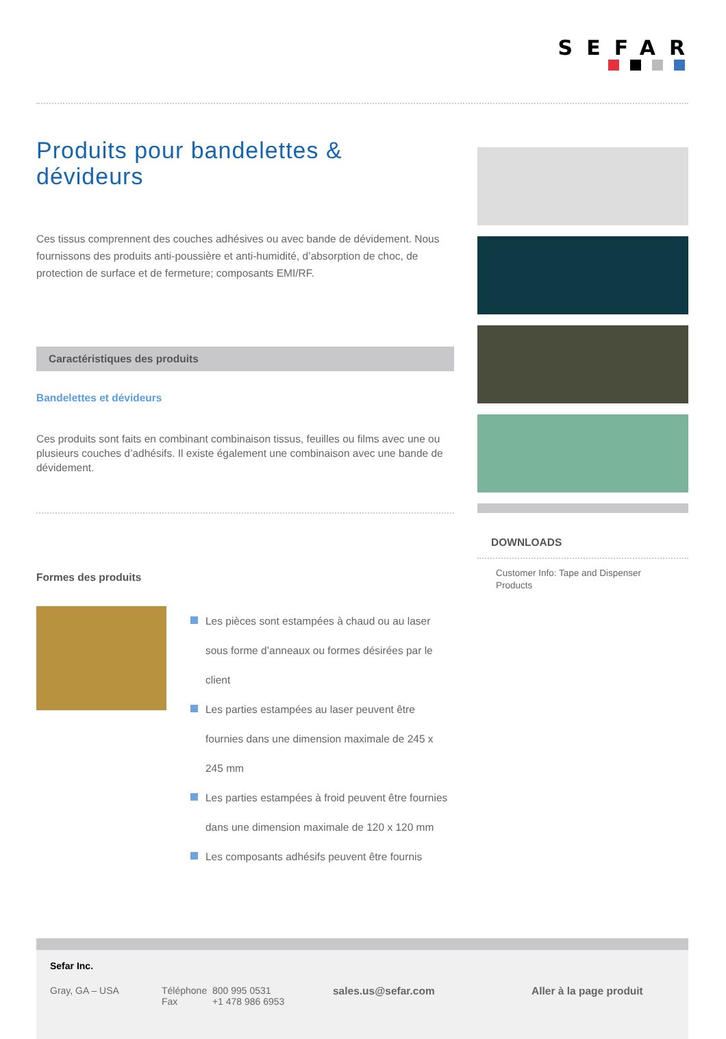SEFAR
Produits pour bandelettes &
dévideurs
Ces tissus comprennent des couches adhésives ou avec bande de dévidement. Nous fournissons des produits anti-poussière et anti-humidité, d’absorption de choc, de protection de surface et de fermeture; composants EMI/RF.
Caractéristiques des produits
Bandelettes et dévideurs
Ces produits sont faits en combinant combinaison tissus, feuilles ou films avec une ou plusieurs couches d’adhésifs. Il existe également une combinaison avec une bande de dévidement.
Formes des produits
Les pièces sont estampées à chaud ou au laser sous forme d’anneaux ou formes désirées par le client
Les parties estampées au laser peuvent être fournies dans une dimension maximale de 245 x 245 mm
Les parties estampées à froid peuvent être fournies dans une dimension maximale de 120 x 120 mm
Les composants adhésifs peuvent être fournis
DOWNLOADS
Customer Info: Tape and Dispenser Products
Sefar Inc.
Gray, GA – USA Téléphone 800 995 0531
Fax +1 478 986 6953
sales.us@sefar.com Aller à la page produit